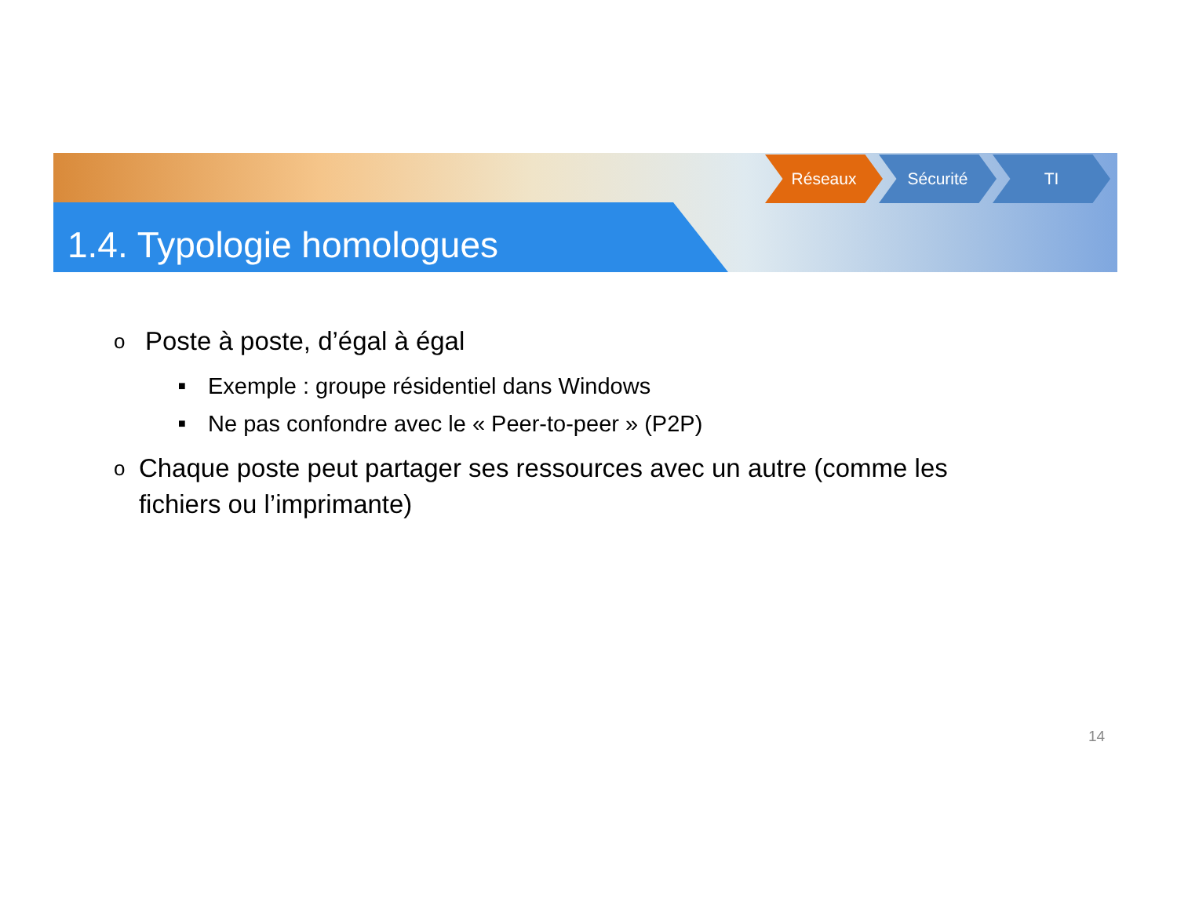1.4. Typologie homologues
Réseaux Sécurité TI
o Poste à poste, d’égal à égal
■ Exemple : groupe résidentiel dans Windows
■ Ne pas confondre avec le « Peer-to-peer » (P2P)
o Chaque poste peut partager ses ressources avec un autre (comme les fichiers ou l’imprimante)
14